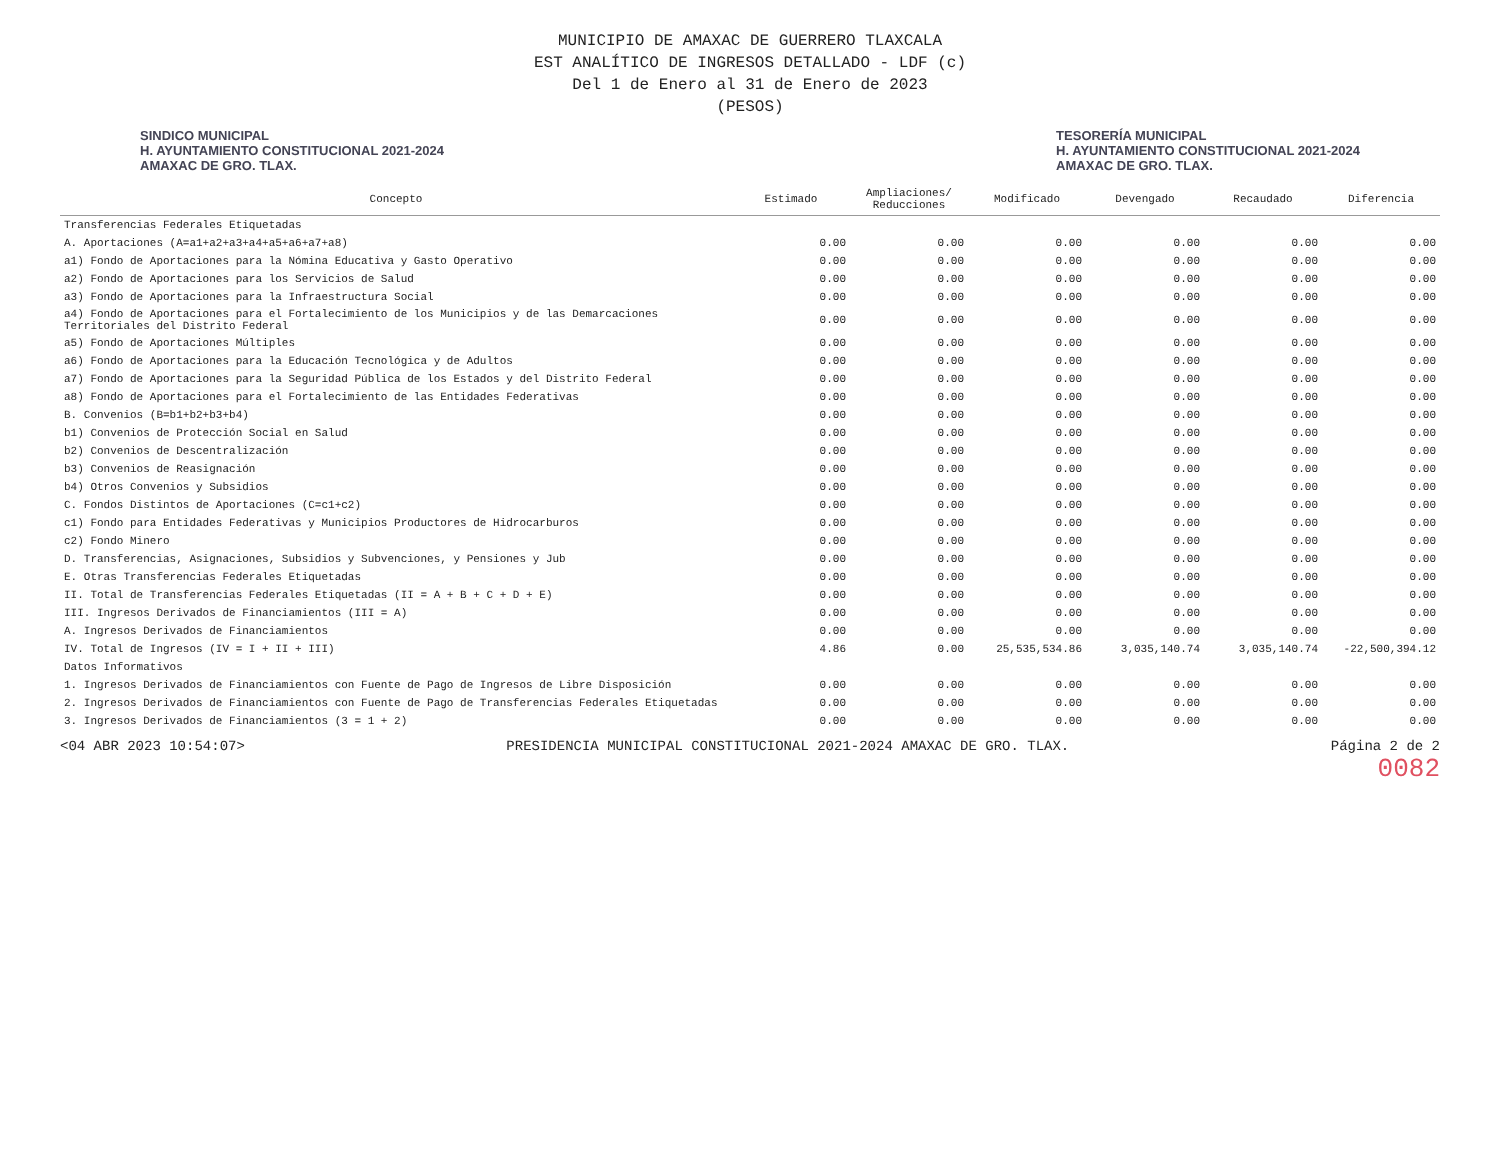MUNICIPIO DE AMAXAC DE GUERRERO TLAXCALA
EST ANALÍTICO DE INGRESOS DETALLADO - LDF (c)
Del 1 de Enero al 31 de Enero de 2023
(PESOS)
SINDICO MUNICIPAL
H. AYUNTAMIENTO CONSTITUCIONAL 2021-2024
AMAXAC DE GRO. TLAX.
TESORERÍA MUNICIPAL
H. AYUNTAMIENTO CONSTITUCIONAL 2021-2024
AMAXAC DE GRO. TLAX.
| Concepto | Estimado | Ampliaciones/ Reducciones | Modificado | Devengado | Recaudado | Diferencia |
| --- | --- | --- | --- | --- | --- | --- |
| Transferencias Federales Etiquetadas | | | | | | |
| A. Aportaciones (A=a1+a2+a3+a4+a5+a6+a7+a8) | 0.00 | 0.00 | 0.00 | 0.00 | 0.00 | 0.00 |
| a1) Fondo de Aportaciones para la Nómina Educativa y Gasto Operativo | 0.00 | 0.00 | 0.00 | 0.00 | 0.00 | 0.00 |
| a2) Fondo de Aportaciones para los Servicios de Salud | 0.00 | 0.00 | 0.00 | 0.00 | 0.00 | 0.00 |
| a3) Fondo de Aportaciones para la Infraestructura Social | 0.00 | 0.00 | 0.00 | 0.00 | 0.00 | 0.00 |
| a4) Fondo de Aportaciones para el Fortalecimiento de los Municipios y de las Demarcaciones Territoriales del Distrito Federal | 0.00 | 0.00 | 0.00 | 0.00 | 0.00 | 0.00 |
| a5) Fondo de Aportaciones Múltiples | 0.00 | 0.00 | 0.00 | 0.00 | 0.00 | 0.00 |
| a6) Fondo de Aportaciones para la Educación Tecnológica y de Adultos | 0.00 | 0.00 | 0.00 | 0.00 | 0.00 | 0.00 |
| a7) Fondo de Aportaciones para la Seguridad Pública de los Estados y del Distrito Federal | 0.00 | 0.00 | 0.00 | 0.00 | 0.00 | 0.00 |
| a8) Fondo de Aportaciones para el Fortalecimiento de las Entidades Federativas | 0.00 | 0.00 | 0.00 | 0.00 | 0.00 | 0.00 |
| B. Convenios (B=b1+b2+b3+b4) | 0.00 | 0.00 | 0.00 | 0.00 | 0.00 | 0.00 |
| b1) Convenios de Protección Social en Salud | 0.00 | 0.00 | 0.00 | 0.00 | 0.00 | 0.00 |
| b2) Convenios de Descentralización | 0.00 | 0.00 | 0.00 | 0.00 | 0.00 | 0.00 |
| b3) Convenios de Reasignación | 0.00 | 0.00 | 0.00 | 0.00 | 0.00 | 0.00 |
| b4) Otros Convenios y Subsidios | 0.00 | 0.00 | 0.00 | 0.00 | 0.00 | 0.00 |
| C. Fondos Distintos de Aportaciones (C=c1+c2) | 0.00 | 0.00 | 0.00 | 0.00 | 0.00 | 0.00 |
| c1) Fondo para Entidades Federativas y Municipios Productores de Hidrocarburos | 0.00 | 0.00 | 0.00 | 0.00 | 0.00 | 0.00 |
| c2) Fondo Minero | 0.00 | 0.00 | 0.00 | 0.00 | 0.00 | 0.00 |
| D. Transferencias, Asignaciones, Subsidios y Subvenciones, y Pensiones y Jub | 0.00 | 0.00 | 0.00 | 0.00 | 0.00 | 0.00 |
| E. Otras Transferencias Federales Etiquetadas | 0.00 | 0.00 | 0.00 | 0.00 | 0.00 | 0.00 |
| II. Total de Transferencias Federales Etiquetadas (II = A + B + C + D + E) | 0.00 | 0.00 | 0.00 | 0.00 | 0.00 | 0.00 |
| III. Ingresos Derivados de Financiamientos (III = A) | 0.00 | 0.00 | 0.00 | 0.00 | 0.00 | 0.00 |
| A. Ingresos Derivados de Financiamientos | 0.00 | 0.00 | 0.00 | 0.00 | 0.00 | 0.00 |
| IV. Total de Ingresos (IV = I + II + III) | 4.86 | 0.00 | 25,535,534.86 | 3,035,140.74 | 3,035,140.74 | -22,500,394.12 |
| Datos Informativos | | | | | | |
| 1. Ingresos Derivados de Financiamientos con Fuente de Pago de Ingresos de Libre Disposición | 0.00 | 0.00 | 0.00 | 0.00 | 0.00 | 0.00 |
| 2. Ingresos Derivados de Financiamientos con Fuente de Pago de Transferencias Federales Etiquetadas | 0.00 | 0.00 | 0.00 | 0.00 | 0.00 | 0.00 |
| 3. Ingresos Derivados de Financiamientos (3 = 1 + 2) | 0.00 | 0.00 | 0.00 | 0.00 | 0.00 | 0.00 |
<04 ABR 2023 10:54:07> PRESIDENCIA MUNICIPAL CONSTITUCIONAL 2021-2024 AMAXAC DE GRO. TLAX. Página 2 de 2
0082